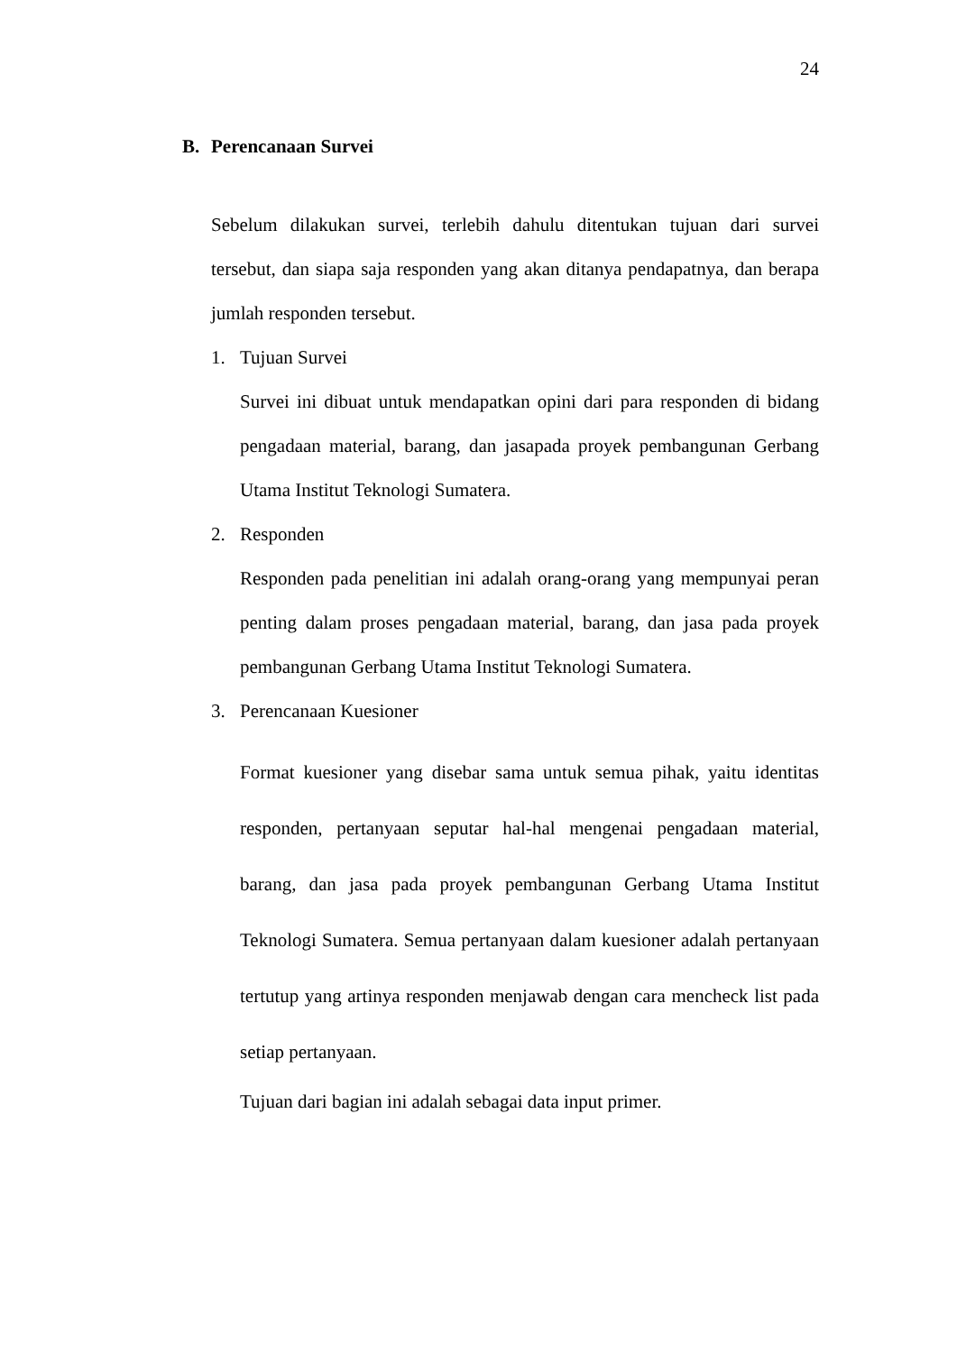24
B. Perencanaan Survei
Sebelum dilakukan survei, terlebih dahulu ditentukan tujuan dari survei tersebut, dan siapa saja responden yang akan ditanya pendapatnya, dan berapa jumlah responden tersebut.
1. Tujuan Survei
Survei ini dibuat untuk mendapatkan opini dari para responden di bidang pengadaan material, barang, dan jasapada proyek pembangunan Gerbang Utama Institut Teknologi Sumatera.
2. Responden
Responden pada penelitian ini adalah orang-orang yang mempunyai peran penting dalam proses pengadaan material, barang, dan jasa pada proyek pembangunan Gerbang Utama Institut Teknologi Sumatera.
3. Perencanaan Kuesioner
Format kuesioner yang disebar sama untuk semua pihak, yaitu identitas responden, pertanyaan seputar hal-hal mengenai pengadaan material, barang, dan jasa pada proyek pembangunan Gerbang Utama Institut Teknologi Sumatera. Semua pertanyaan dalam kuesioner adalah pertanyaan tertutup yang artinya responden menjawab dengan cara mencheck list pada setiap pertanyaan.
Tujuan dari bagian ini adalah sebagai data input primer.